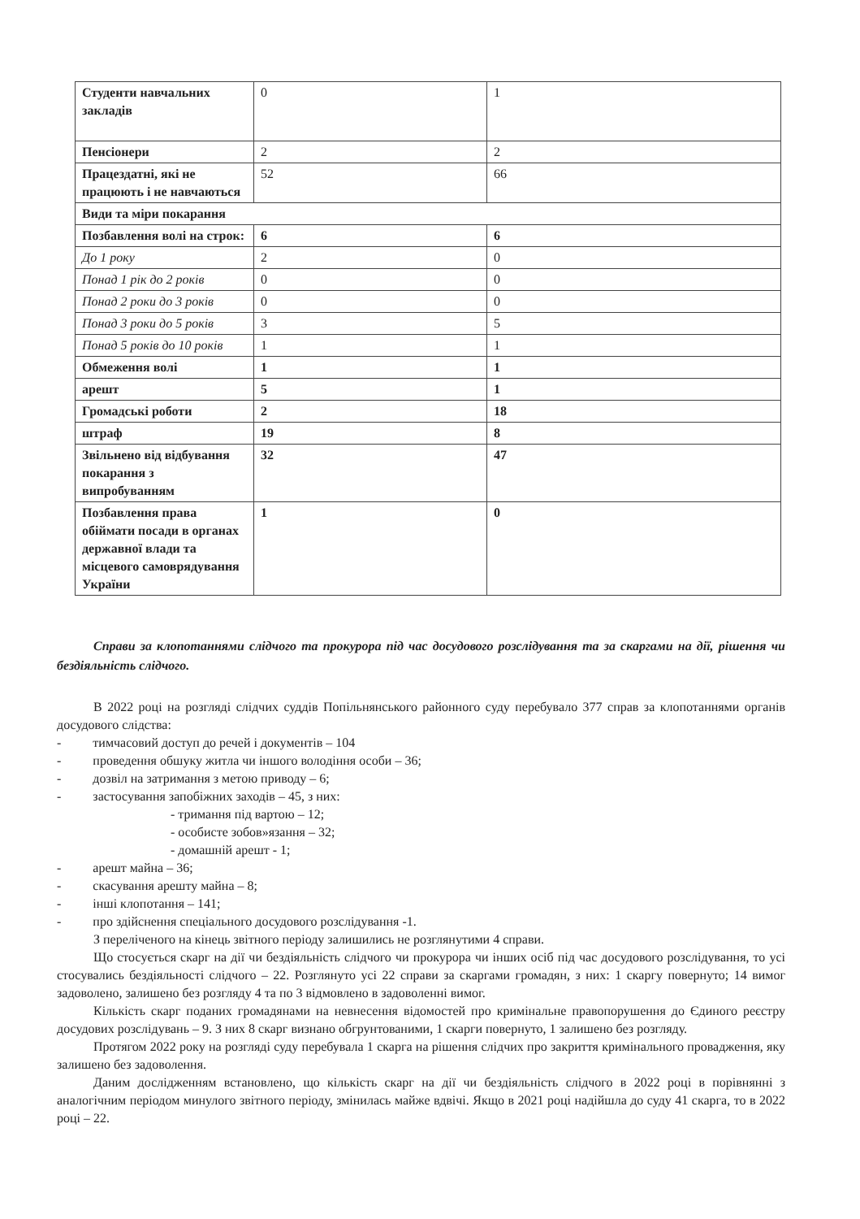| Студенти навчальних закладів | 0 | 1 |
| Пенсіонери | 2 | 2 |
| Працездатні, які не працюють і не навчаються | 52 | 66 |
| Види та міри покарання | | |
| Позбавлення волі на строк: | 6 | 6 |
| До 1 року | 2 | 0 |
| Понад 1 рік до 2 років | 0 | 0 |
| Понад 2 роки до 3 років | 0 | 0 |
| Понад 3 роки до 5 років | 3 | 5 |
| Понад 5 років до 10 років | 1 | 1 |
| Обмеження волі | 1 | 1 |
| арешт | 5 | 1 |
| Громадські роботи | 2 | 18 |
| штраф | 19 | 8 |
| Звільнено від відбування покарання з випробуванням | 32 | 47 |
| Позбавлення права обіймати посади в органах державної влади та місцевого самоврядування України | 1 | 0 |
Справи за клопотаннями слідчого та прокурора під час досудового розслідування та за скаргами на дії, рішення чи бездіяльність слідчого.
В 2022 році на розгляді слідчих суддів Попільнянського районного суду перебувало 377 справ за клопотаннями органів досудового слідства:
- тимчасовий доступ до речей і документів – 104
- проведення обшуку житла чи іншого володіння особи – 36;
- дозвіл на затримання з метою приводу – 6;
- застосування запобіжних заходів – 45, з них:
- тримання під вартою – 12;
- особисте зобов»язання – 32;
- домашній арешт - 1;
- арешт майна – 36;
- скасування арешту майна – 8;
- інші клопотання – 141;
- про здійснення спеціального досудового розслідування -1.
З переліченого на кінець звітного періоду залишились не розглянутими 4 справи.
Що стосується скарг на дії чи бездіяльність слідчого чи прокурора чи інших осіб під час досудового розслідування, то усі стосувались бездіяльності слідчого – 22. Розглянуто усі 22 справи за скаргами громадян, з них: 1 скаргу повернуто; 14 вимог задоволено, залишено без розгляду 4 та по 3 відмовлено в задоволенні вимог.
Кількість скарг поданих громадянами на невнесення відомостей про кримінальне правопорушення до Єдиного реєстру досудових розслідувань – 9. З них 8 скарг визнано обгрунтованими, 1 скарги повернуто, 1 залишено без розгляду.
Протягом 2022 року на розгляді суду перебувала 1 скарга на рішення слідчих про закриття кримінального провадження, яку залишено без задоволення.
Даним дослідженням встановлено, що кількість скарг на дії чи бездіяльність слідчого в 2022 році в порівнянні з аналогічним періодом минулого звітного періоду, змінилась майже вдвічі. Якщо в 2021 році надійшла до суду 41 скарга, то в 2022 році – 22.